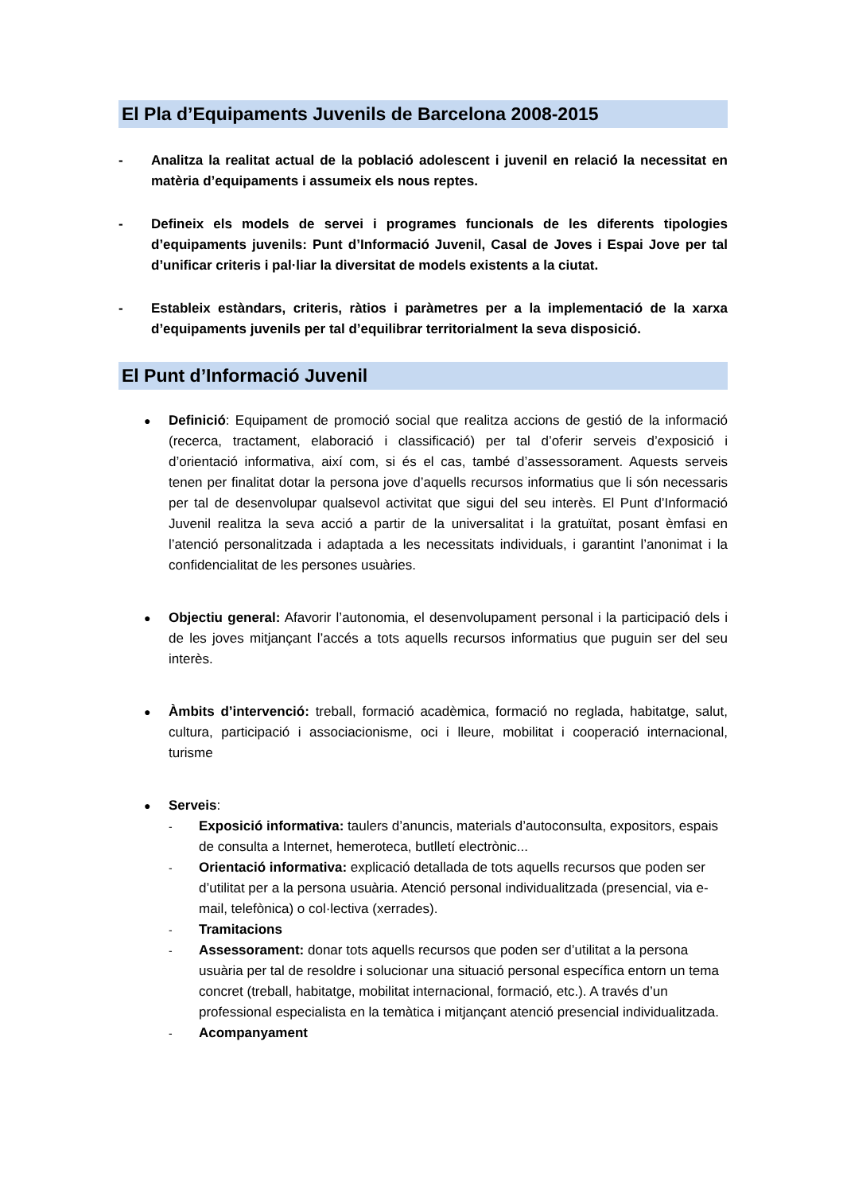El Pla d’Equipaments Juvenils de Barcelona 2008-2015
- Analitza la realitat actual de la població adolescent i juvenil en relació la necessitat en matèria d’equipaments i assumeix els nous reptes.
- Defineix els models de servei i programes funcionals de les diferents tipologies d’equipaments juvenils: Punt d’Informació Juvenil, Casal de Joves i Espai Jove per tal d’unificar criteris i pal·liar la diversitat de models existents a la ciutat.
- Estableix estàndars, criteris, ràtios i paràmetres per a la implementació de la xarxa d’equipaments juvenils per tal d’equilibrar territorialment la seva disposició.
El Punt d’Informació Juvenil
●
Definició: Equipament de promoció social que realitza accions de gestió de la informació (recerca, tractament, elaboració i classificació) per tal d’oferir serveis d’exposició i d’orientació informativa, així com, si és el cas, també d’assessorament. Aquests serveis tenen per finalitat dotar la persona jove d’aquells recursos informatius que li són necessaris per tal de desenvolupar qualsevol activitat que sigui del seu interès. El Punt d’Informació Juvenil realitza la seva acció a partir de la universalitat i la gratuïtat, posant èmfasi en l’atenció personalitzada i adaptada a les necessitats individuals, i garantint l’anonimat i la confidencialitat de les persones usuàries.
●
Objectiu general: Afavorir l’autonomia, el desenvolupament personal i la participació dels i de les joves mitjançant l’accés a tots aquells recursos informatius que puguin ser del seu interès.
●
Àmbits d’intervenció: treball, formació acadèmica, formació no reglada, habitatge, salut, cultura, participació i associacionisme, oci i lleure, mobilitat i cooperació internacional, turisme
●
Serveis:
-
Exposició informativa: taulers d’anuncis, materials d’autoconsulta, expositors, espais de consulta a Internet, hemeroteca, butlletí electrònic...
-
Orientació informativa: explicació detallada de tots aquells recursos que poden ser d’utilitat per a la persona usuària. Atenció personal individualitzada (presencial, via e-mail, telefònica) o col·lectiva (xerrades).
-
Tramitacions
-
Assessorament: donar tots aquells recursos que poden ser d’utilitat a la persona usuària per tal de resoldre i solucionar una situació personal específica entorn un tema concret (treball, habitatge, mobilitat internacional, formació, etc.). A través d’un professional especialista en la temàtica i mitjançant atenció presencial individualitzada.
-
Acompanyament